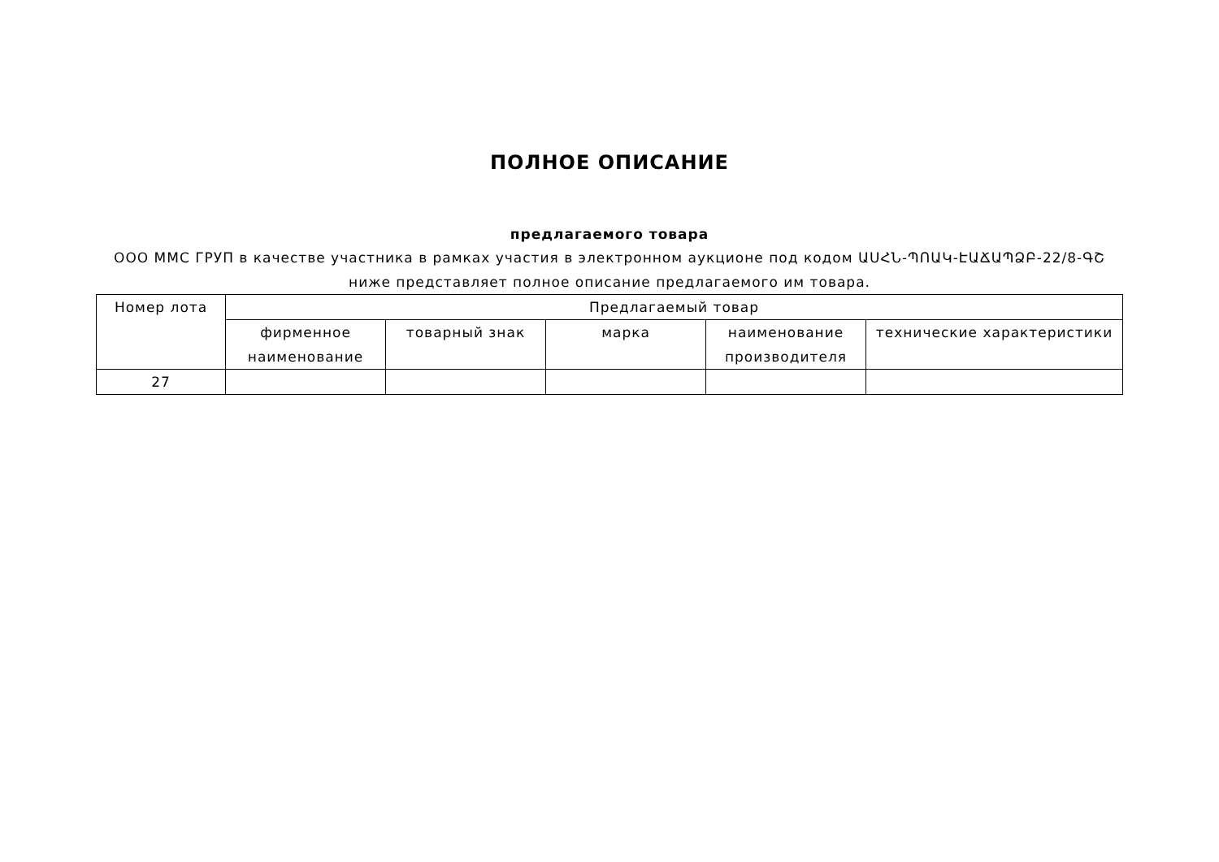ПОЛНОЕ ОПИСАНИЕ
предлагаемого товара
ООО ММС ГРУП в качестве участника в рамках участия в электронном аукционе под кодом ԱՍՀՆ-ՊՈԱԿ-ԷԱՃԱՊՁԲ-22/8-ԳՇ ниже представляет полное описание предлагаемого им товара.
| Номер лота | Предлагаемый товар | | | | |
| --- | --- | --- | --- | --- | --- |
| | фирменное наименование | товарный знак | марка | наименование производителя | технические характеристики |
| 27 | | | | | |